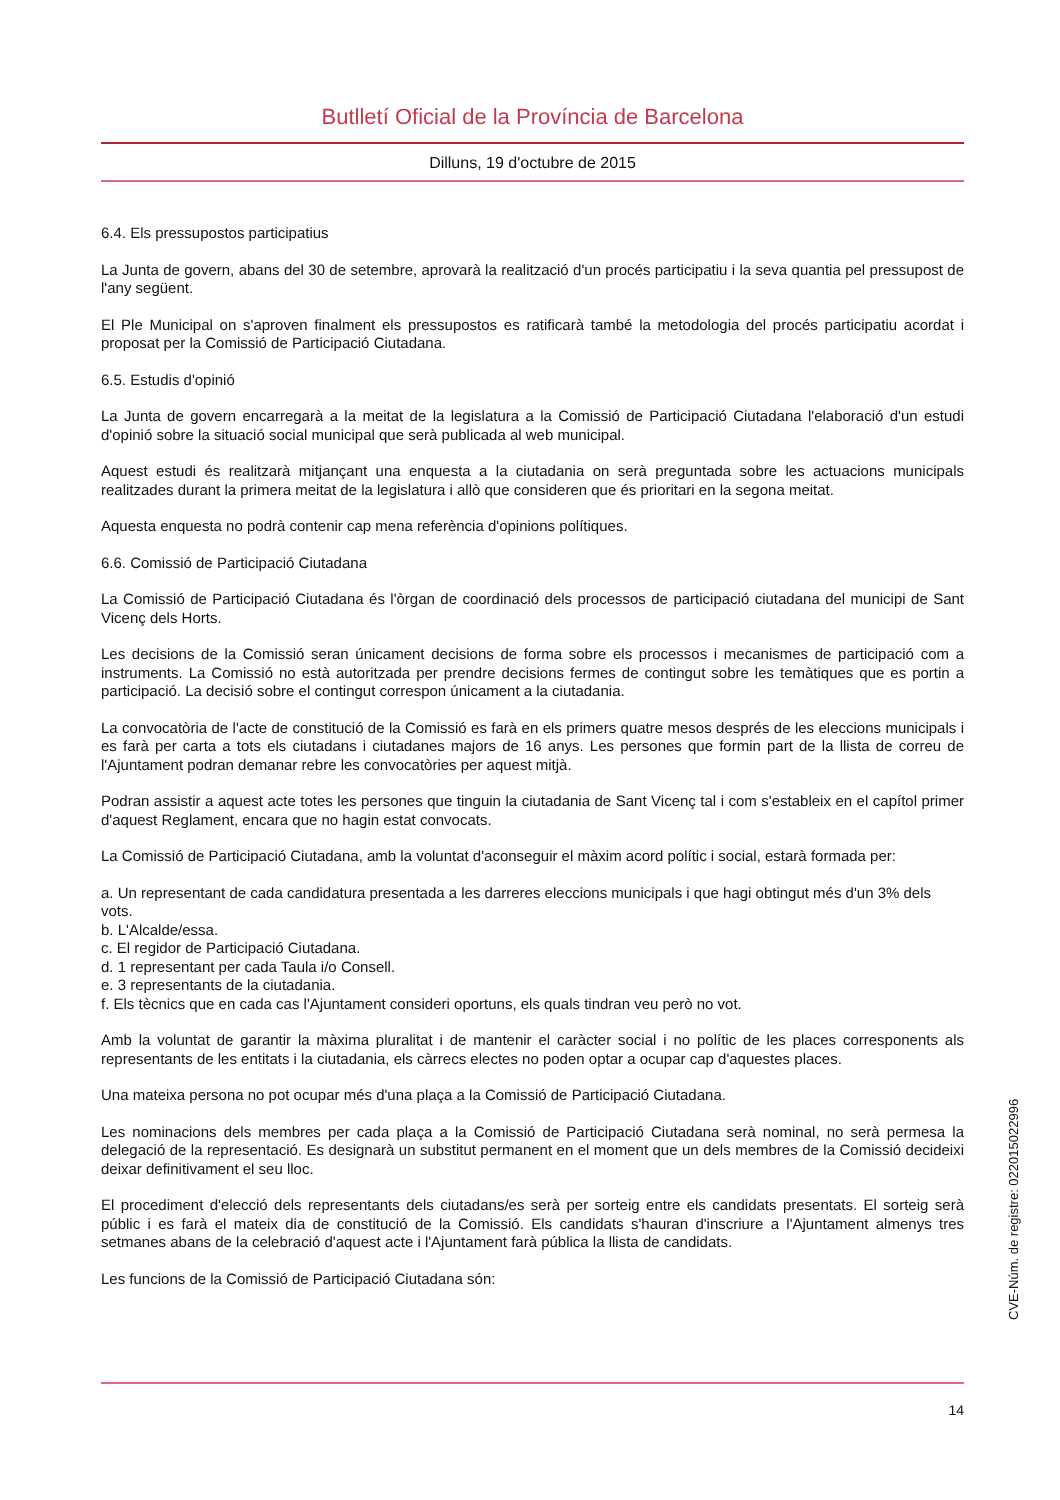Butlletí Oficial de la Província de Barcelona
Dilluns, 19 d'octubre de 2015
6.4. Els pressupostos participatius
La Junta de govern, abans del 30 de setembre, aprovarà la realització d'un procés participatiu i la seva quantia pel pressupost de l'any següent.
El Ple Municipal on s'aproven finalment els pressupostos es ratificarà també la metodologia del procés participatiu acordat i proposat per la Comissió de Participació Ciutadana.
6.5. Estudis d'opinió
La Junta de govern encarregarà a la meitat de la legislatura a la Comissió de Participació Ciutadana l'elaboració d'un estudi d'opinió sobre la situació social municipal que serà publicada al web municipal.
Aquest estudi és realitzarà mitjançant una enquesta a la ciutadania on serà preguntada sobre les actuacions municipals realitzades durant la primera meitat de la legislatura i allò que consideren que és prioritari en la segona meitat.
Aquesta enquesta no podrà contenir cap mena referència d'opinions polítiques.
6.6. Comissió de Participació Ciutadana
La Comissió de Participació Ciutadana és l'òrgan de coordinació dels processos de participació ciutadana del municipi de Sant Vicenç dels Horts.
Les decisions de la Comissió seran únicament decisions de forma sobre els processos i mecanismes de participació com a instruments. La Comissió no està autoritzada per prendre decisions fermes de contingut sobre les temàtiques que es portin a participació. La decisió sobre el contingut correspon únicament a la ciutadania.
La convocatòria de l'acte de constitució de la Comissió es farà en els primers quatre mesos després de les eleccions municipals i es farà per carta a tots els ciutadans i ciutadanes majors de 16 anys. Les persones que formin part de la llista de correu de l'Ajuntament podran demanar rebre les convocatòries per aquest mitjà.
Podran assistir a aquest acte totes les persones que tinguin la ciutadania de Sant Vicenç tal i com s'estableix en el capítol primer d'aquest Reglament, encara que no hagin estat convocats.
La Comissió de Participació Ciutadana, amb la voluntat d'aconseguir el màxim acord polític i social, estarà formada per:
a. Un representant de cada candidatura presentada a les darreres eleccions municipals i que hagi obtingut més d'un 3% dels vots.
b. L'Alcalde/essa.
c. El regidor de Participació Ciutadana.
d. 1 representant per cada Taula i/o Consell.
e. 3 representants de la ciutadania.
f. Els tècnics que en cada cas l'Ajuntament consideri oportuns, els quals tindran veu però no vot.
Amb la voluntat de garantir la màxima pluralitat i de mantenir el caràcter social i no polític de les places corresponents als representants de les entitats i la ciutadania, els càrrecs electes no poden optar a ocupar cap d'aquestes places.
Una mateixa persona no pot ocupar més d'una plaça a la Comissió de Participació Ciutadana.
Les nominacions dels membres per cada plaça a la Comissió de Participació Ciutadana serà nominal, no serà permesa la delegació de la representació. Es designarà un substitut permanent en el moment que un dels membres de la Comissió decideixi deixar definitivament el seu lloc.
El procediment d'elecció dels representants dels ciutadans/es serà per sorteig entre els candidats presentats. El sorteig serà públic i es farà el mateix dia de constitució de la Comissió. Els candidats s'hauran d'inscriure a l'Ajuntament almenys tres setmanes abans de la celebració d'aquest acte i l'Ajuntament farà pública la llista de candidats.
Les funcions de la Comissió de Participació Ciutadana són:
CVE-Núm. de registre: 022015022996
14